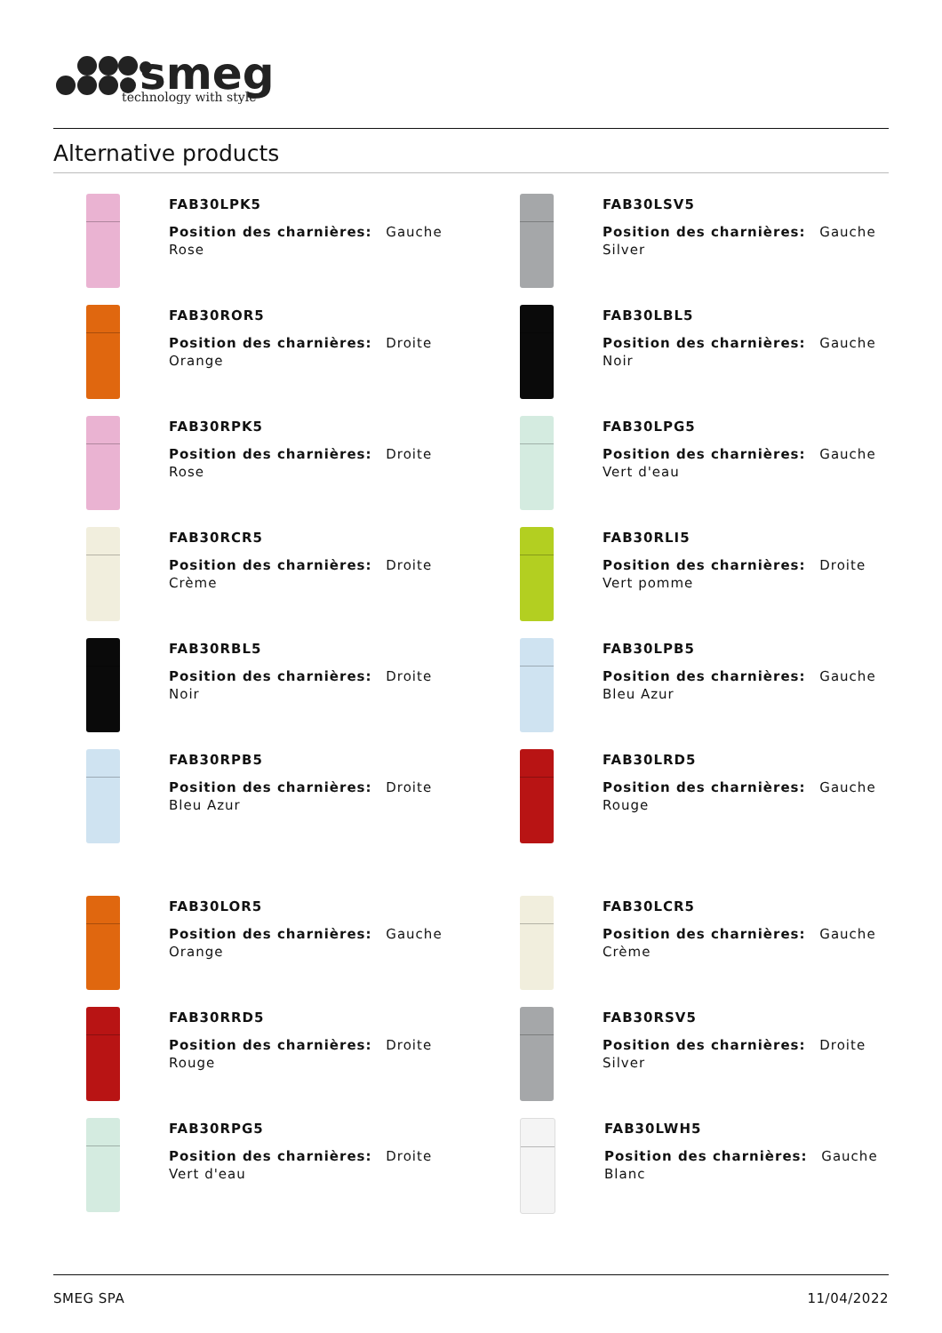smeg
technology with style
Alternative products
FAB30LPK5
Position des charnières: Gauche
Rose
FAB30LSV5
Position des charnières: Gauche
Silver
FAB30ROR5
Position des charnières: Droite
Orange
FAB30LBL5
Position des charnières: Gauche
Noir
FAB30RPK5
Position des charnières: Droite
Rose
FAB30LPG5
Position des charnières: Gauche
Vert d'eau
FAB30RCR5
Position des charnières: Droite
Crème
FAB30RLI5
Position des charnières: Droite
Vert pomme
FAB30RBL5
Position des charnières: Droite
Noir
FAB30LPB5
Position des charnières: Gauche
Bleu Azur
FAB30RPB5
Position des charnières: Droite
Bleu Azur
FAB30LRD5
Position des charnières: Gauche
Rouge
FAB30LOR5
Position des charnières: Gauche
Orange
FAB30LCR5
Position des charnières: Gauche
Crème
FAB30RRD5
Position des charnières: Droite
Rouge
FAB30RSV5
Position des charnières: Droite
Silver
FAB30RPG5
Position des charnières: Droite
Vert d'eau
FAB30LWH5
Position des charnières: Gauche
Blanc
SMEG SPA 11/04/2022